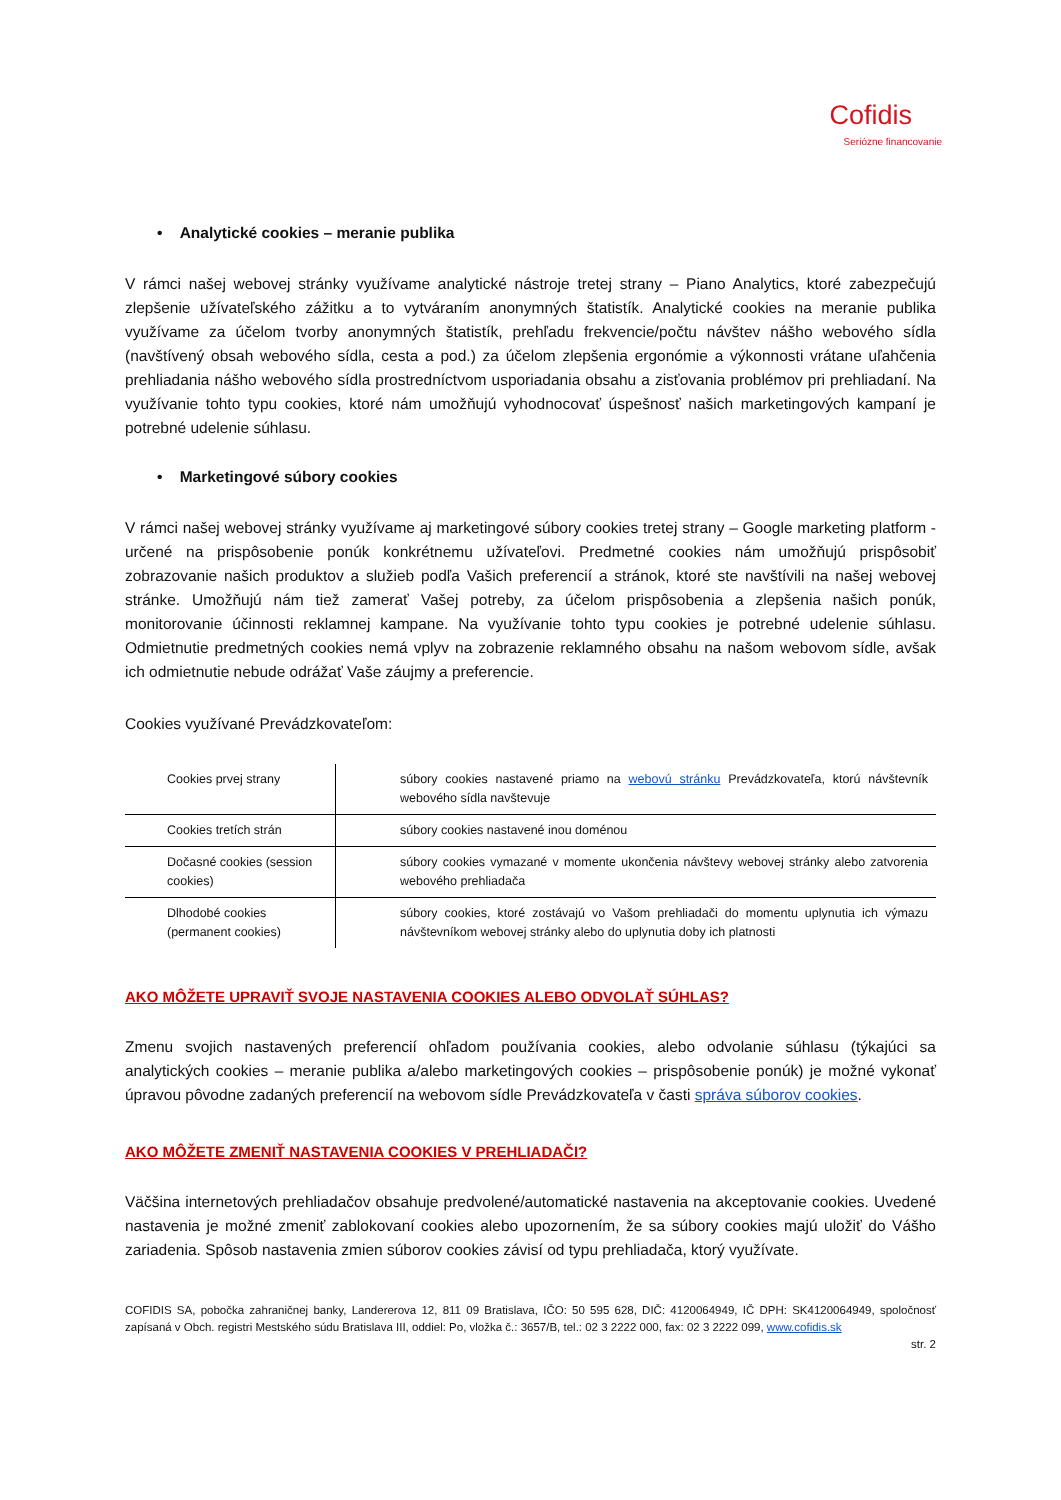Cofidis
Seriózne financovanie
• Analytické cookies – meranie publika
V rámci našej webovej stránky využívame analytické nástroje tretej strany – Piano Analytics, ktoré zabezpečujú zlepšenie užívateľského zážitku a to vytváraním anonymných štatistík. Analytické cookies na meranie publika využívame za účelom tvorby anonymných štatistík, prehľadu frekvencie/počtu návštev nášho webového sídla (navštívený obsah webového sídla, cesta a pod.) za účelom zlepšenia ergonómie a výkonnosti vrátane uľahčenia prehliadania nášho webového sídla prostredníctvom usporiadania obsahu a zisťovania problémov pri prehliadaní. Na využívanie tohto typu cookies, ktoré nám umožňujú vyhodnocovať úspešnosť našich marketingových kampaní je potrebné udelenie súhlasu.
• Marketingové súbory cookies
V rámci našej webovej stránky využívame aj marketingové súbory cookies tretej strany – Google marketing platform - určené na prispôsobenie ponúk konkrétnemu užívateľovi. Predmetné cookies nám umožňujú prispôsobiť zobrazovanie našich produktov a služieb podľa Vašich preferencií a stránok, ktoré ste navštívili na našej webovej stránke. Umožňujú nám tiež zamerať Vašej potreby, za účelom prispôsobenia a zlepšenia našich ponúk, monitorovanie účinnosti reklamnej kampane. Na využívanie tohto typu cookies je potrebné udelenie súhlasu. Odmietnutie predmetných cookies nemá vplyv na zobrazenie reklamného obsahu na našom webovom sídle, avšak ich odmietnutie nebude odrážať Vaše záujmy a preferencie.
Cookies využívané Prevádzkovateľom:
| Cookies prvej strany | súbory cookies nastavené priamo na webovú stránku Prevádzkovateľa, ktorú návštevník webového sídla navštevuje |
| Cookies tretích strán | súbory cookies nastavené inou doménou |
| Dočasné cookies (session cookies) | súbory cookies vymazané v momente ukončenia návštevy webovej stránky alebo zatvorenia webového prehliadača |
| Dlhodobé cookies (permanent cookies) | súbory cookies, ktoré zostávajú vo Vašom prehliadači do momentu uplynutia ich výmazu návštevníkom webovej stránky alebo do uplynutia doby ich platnosti |
AKO MÔŽETE UPRAVIŤ SVOJE NASTAVENIA COOKIES ALEBO ODVOLAŤ SÚHLAS?
Zmenu svojich nastavených preferencií ohľadom používania cookies, alebo odvolanie súhlasu (týkajúci sa analytických cookies – meranie publika a/alebo marketingových cookies – prispôsobenie ponúk) je možné vykonať úpravou pôvodne zadaných preferencií na webovom sídle Prevádzkovateľa v časti správa súborov cookies.
AKO MÔŽETE ZMENIŤ NASTAVENIA COOKIES V PREHLIADAČI?
Väčšina internetových prehliadačov obsahuje predvolené/automatické nastavenia na akceptovanie cookies. Uvedené nastavenia je možné zmeniť zablokovaní cookies alebo upozornením, že sa súbory cookies majú uložiť do Vášho zariadenia. Spôsob nastavenia zmien súborov cookies závisí od typu prehliadača, ktorý využívate.
COFIDIS SA, pobočka zahraničnej banky, Landererova 12, 811 09 Bratislava, IČO: 50 595 628, DIČ: 4120064949, IČ DPH: SK4120064949, spoločnosť zapísaná v Obch. registri Mestského súdu Bratislava III, oddiel: Po, vložka č.: 3657/B, tel.: 02 3 2222 000, fax: 02 3 2222 099, www.cofidis.sk
str. 2